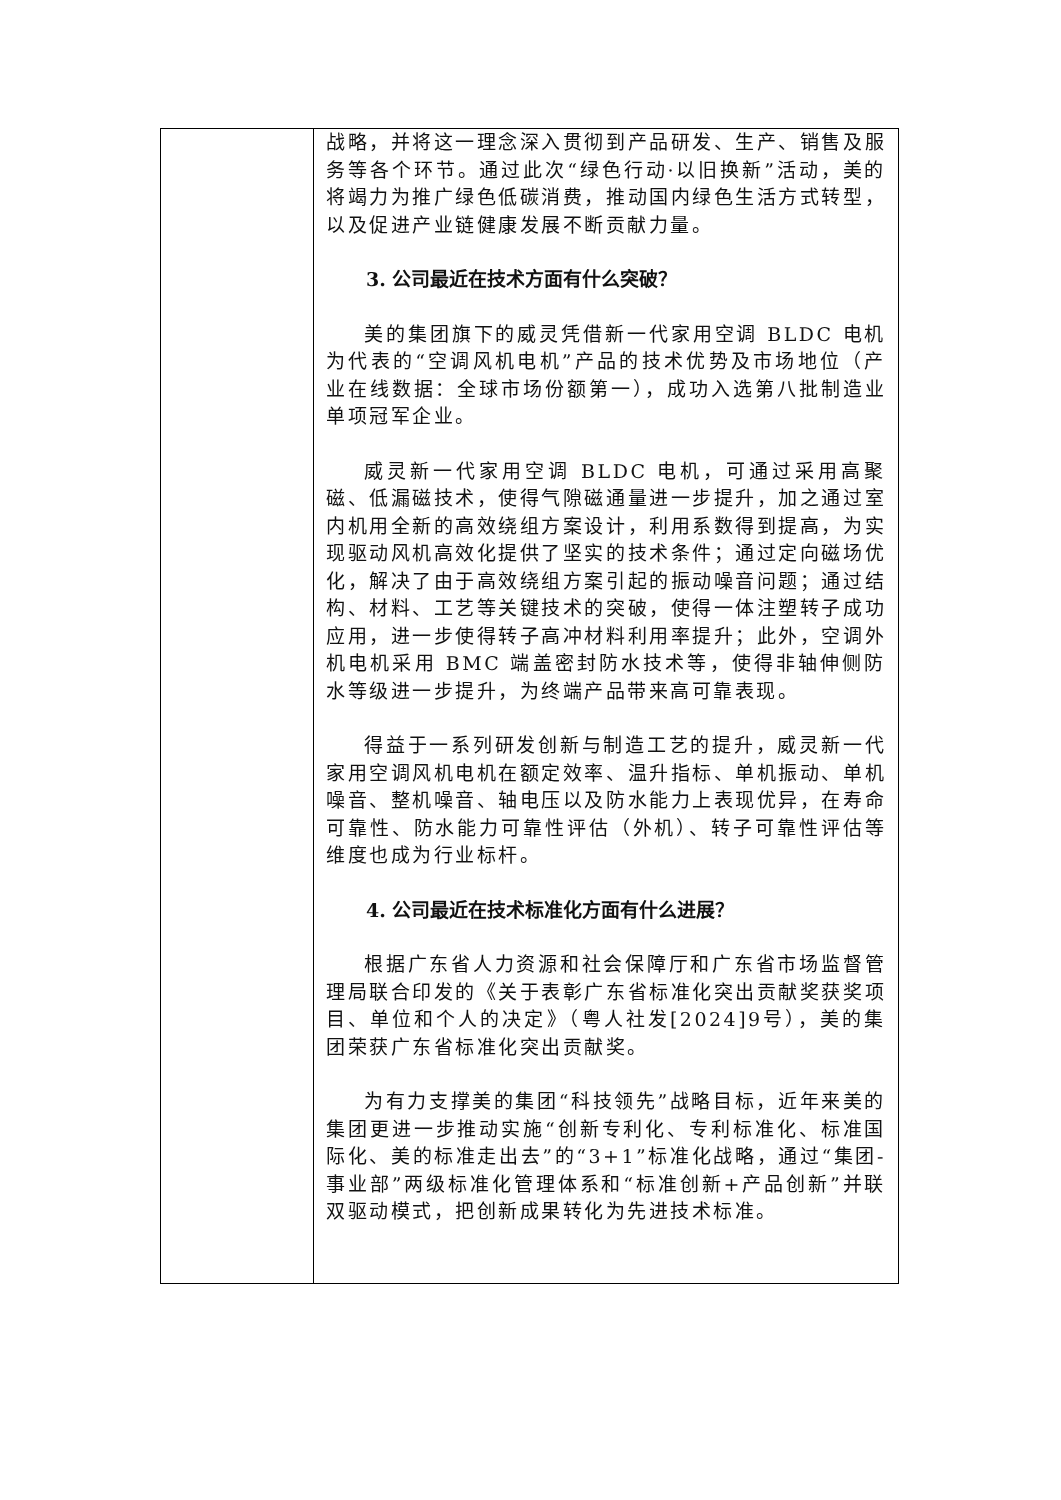| | 战略，并将这一理念深入贯彻到产品研发、生产、销售及服务等各个环节。通过此次“绿色行动·以旧换新”活动，美的将竭力为推广绿色低碳消费，推动国内绿色生活方式转型，以及促进产业链健康发展不断贡献力量。 3. 公司最近在技术方面有什么突破？ 美的集团旗下的威灵凭借新一代家用空调 BLDC 电机为代表的“空调风机电机”产品的技术优势及市场地位（产业在线数据：全球市场份额第一），成功入选第八批制造业单项冠军企业。 威灵新一代家用空调 BLDC 电机，可通过采用高聚磁、低漏磁技术，使得气隙磁通量进一步提升，加之通过室内机用全新的高效绕组方案设计，利用系数得到提高，为实现驱动风机高效化提供了坚实的技术条件；通过定向磁场优化，解决了由于高效绕组方案引起的振动噪音问题；通过结构、材料、工艺等关键技术的突破，使得一体注塑转子成功应用，进一步使得转子高冲材料利用率提升；此外，空调外机电机采用 BMC 端盖密封防水技术等，使得非轴伸侧防水等级进一步提升，为终端产品带来高可靠表现。 得益于一系列研发创新与制造工艺的提升，威灵新一代家用空调风机电机在额定效率、温升指标、单机振动、单机噪音、整机噪音、轴电压以及防水能力上表现优异，在寿命可靠性、防水能力可靠性评估（外机）、转子可靠性评估等维度也成为行业标杆。 4. 公司最近在技术标准化方面有什么进展？ 根据广东省人力资源和社会保障厅和广东省市场监督管理局联合印发的《关于表彰广东省标准化突出贡献奖获奖项目、单位和个人的决定》（粤人社发[2024]9号），美的集团荣获广东省标准化突出贡献奖。 为有力支撑美的集团“科技领先”战略目标，近年来美的集团更进一步推动实施“创新专利化、专利标准化、标准国际化、美的标准走出去”的“3+1”标准化战略，通过“集团-事业部”两级标准化管理体系和“标准创新+产品创新”并联双驱动模式，把创新成果转化为先进技术标准。 |